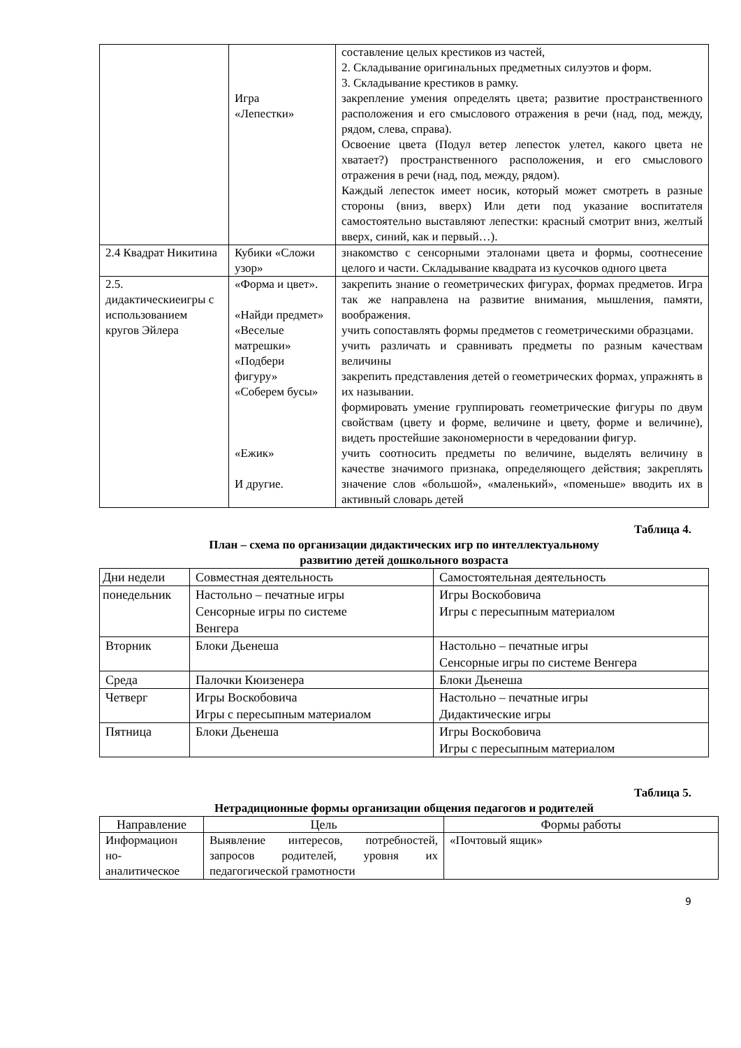| | Игра «Лепестки» | составление целых крестиков из частей, 2. Складывание оригинальных предметных силуэтов и форм. 3. Складывание крестиков в рамку. закрепление умения определять цвета; развитие пространственного расположения и его смыслового отражения в речи (над, под, между, рядом, слева, справа). Освоение цвета (Подул ветер лепесток улетел, какого цвета не хватает?) пространственного расположения, и его смыслового отражения в речи (над, под, между, рядом). Каждый лепесток имеет носик, который может смотреть в разные стороны (вниз, вверх) Или дети под указание воспитателя самостоятельно выставляют лепестки: красный смотрит вниз, желтый вверх, синий, как и первый…). |
| 2.4 Квадрат Никитина | Кубики «Сложи узор» | знакомство с сенсорными эталонами цвета и формы, соотнесение целого и части. Складывание квадрата из кусочков одного цвета |
| 2.5. дидактическиеигры с использованием кругов Эйлера | «Форма и цвет». «Найди предмет» «Веселые матрешки» «Подбери фигуру» «Соберем бусы» «Ежик» И другие. | закрепить знание о геометрических фигурах, формах предметов. Игра так же направлена на развитие внимания, мышления, памяти, воображения. учить сопоставлять формы предметов с геометрическими образцами. учить различать и сравнивать предметы по разным качествам величины закрепить представления детей о геометрических формах, упражнять в их назывании. формировать умение группировать геометрические фигуры по двум свойствам (цвету и форме, величине и цвету, форме и величине), видеть простейшие закономерности в чередовании фигур. учить соотносить предметы по величине, выделять величину в качестве значимого признака, определяющего действия; закреплять значение слов «большой», «маленький», «поменьше» вводить их в активный словарь детей |
Таблица 4.
План – схема по организации дидактических игр по интеллектуальному
развитию детей дошкольного возраста
| Дни недели | Совместная деятельность | Самостоятельная деятельность |
| понедельник | Настольно – печатные игры Сенсорные игры по системе Венгера | Игры Воскобовича Игры с пересыпным материалом |
| Вторник | Блоки Дьенеша | Настольно – печатные игры Сенсорные игры по системе Венгера |
| Среда | Палочки Кюизенера | Блоки Дьенеша |
| Четверг | Игры Воскобовича Игры с пересыпным материалом | Настольно – печатные игры Дидактические игры |
| Пятница | Блоки Дьенеша | Игры Воскобовича Игры с пересыпным материалом |
Таблица 5.
Нетрадиционные формы организации общения педагогов и родителей
| Направление | Цель | Формы работы |
| --- | --- | --- |
| Информацион но- аналитическое | Выявление интересов, потребностей, запросов родителей, уровня их педагогической грамотности | «Почтовый ящик» |
9